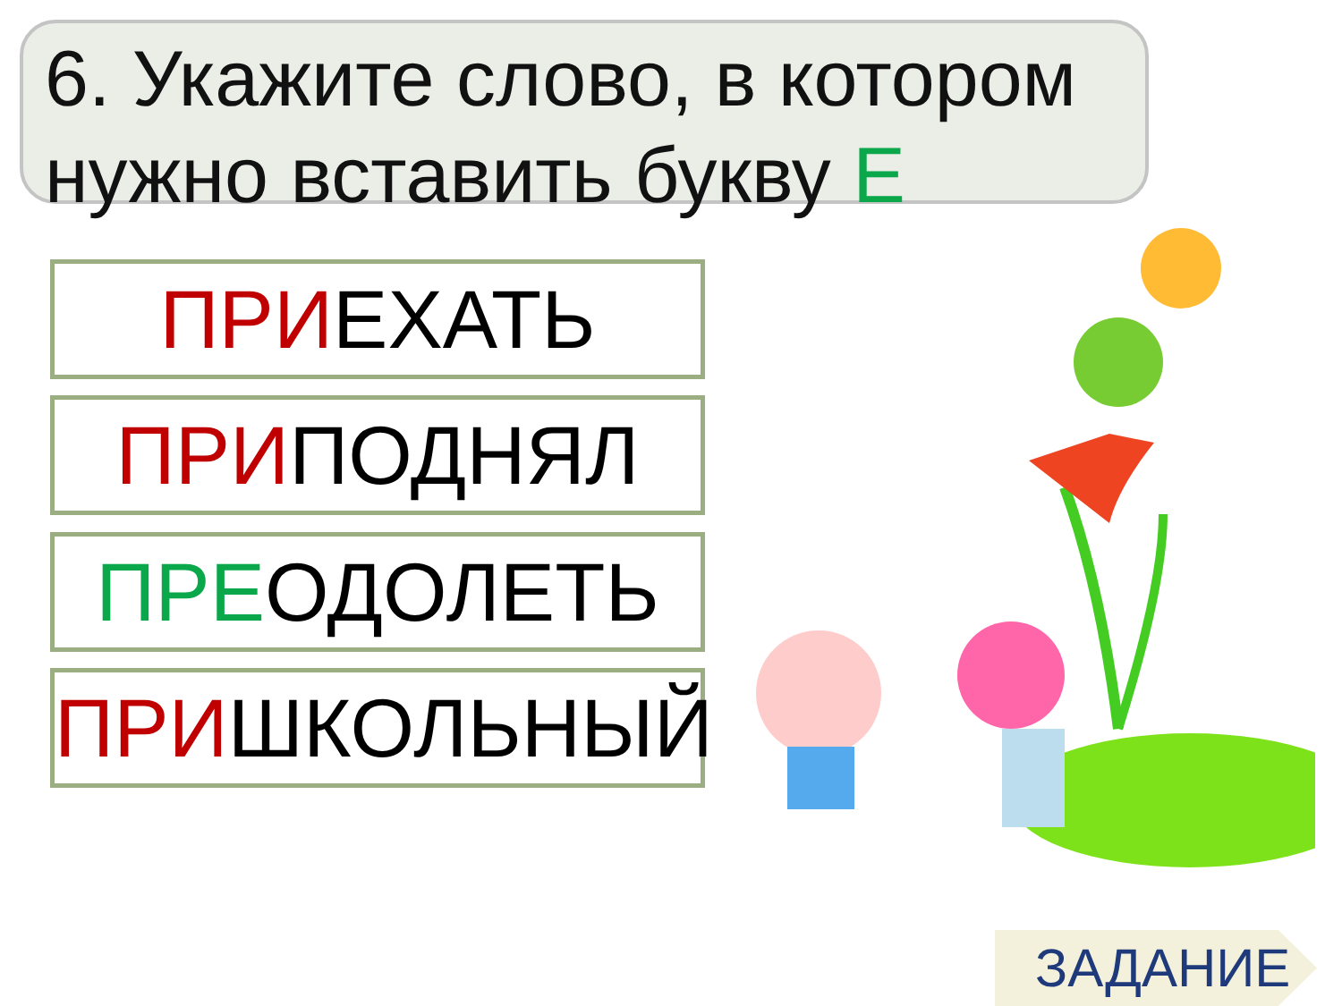6. Укажите слово, в котором нужно вставить букву Е
ПРИЕХАТЬ
ПРИПОДНЯЛ
ПРЕОДОЛЕТЬ
ПРИШКОЛЬНЫЙ
ЗАДАНИЕ